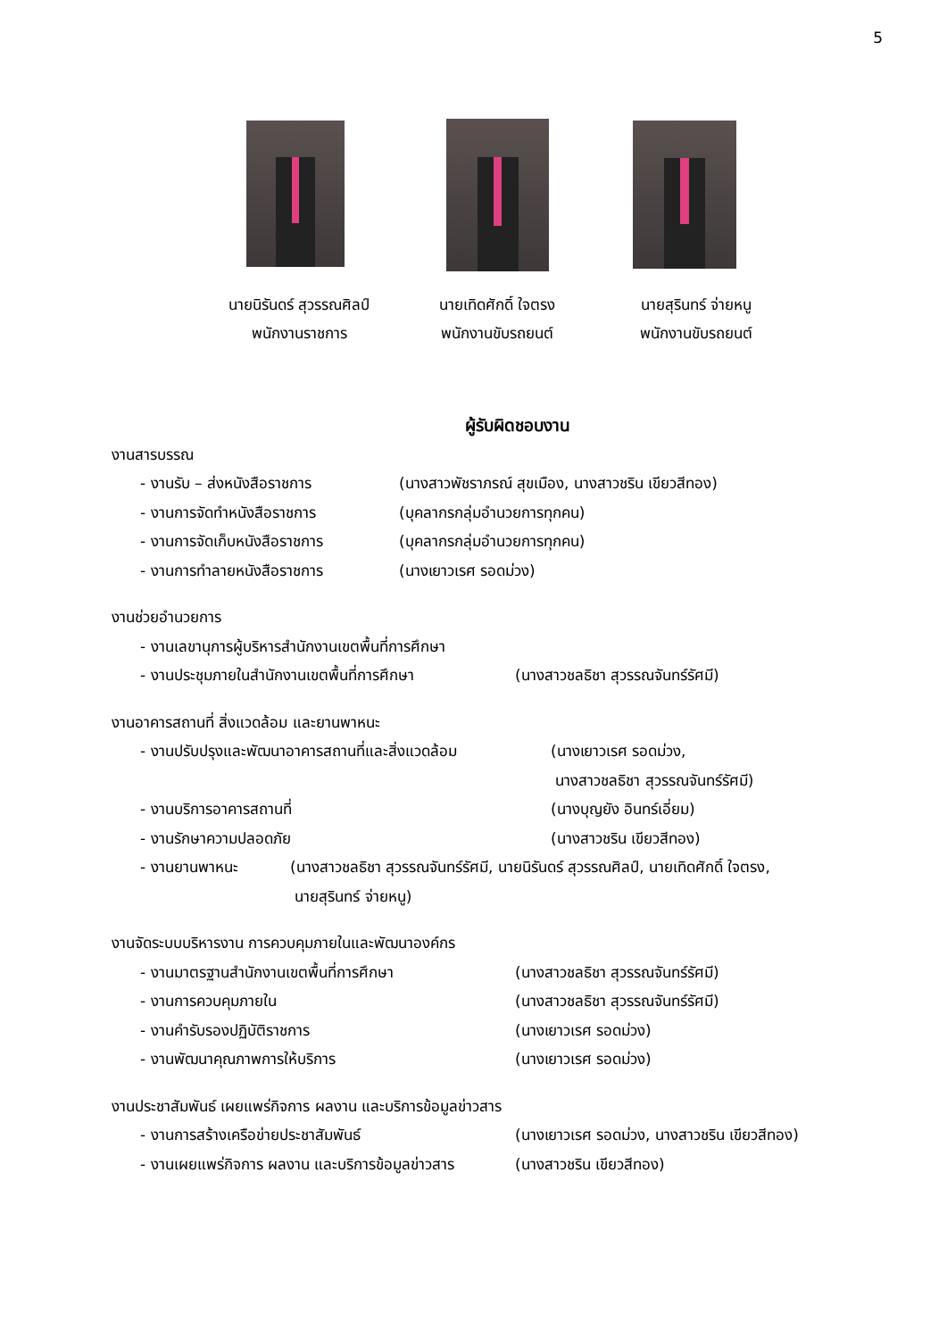5
นายนิรันดร์ สุวรรณศิลป์
พนักงานราชการ
นายเทิดศักดิ์ ใจตรง
พนักงานขับรถยนต์
นายสุรินทร์ จ่ายหนู
พนักงานขับรถยนต์
ผู้รับผิดชอบงาน
งานสารบรรณ
- งานรับ – ส่งหนังสือราชการ (นางสาวพัชราภรณ์ สุขเมือง, นางสาวชริน เขียวสีทอง)
- งานการจัดทำหนังสือราชการ (บุคลากรกลุ่มอำนวยการทุกคน)
- งานการจัดเก็บหนังสือราชการ (บุคลากรกลุ่มอำนวยการทุกคน)
- งานการทำลายหนังสือราชการ (นางเยาวเรศ รอดม่วง)
งานช่วยอำนวยการ
- งานเลขานุการผู้บริหารสำนักงานเขตพื้นที่การศึกษา
- งานประชุมภายในสำนักงานเขตพื้นที่การศึกษา (นางสาวชลธิชา สุวรรณจันทร์รัศมี)
งานอาคารสถานที่ สิ่งแวดล้อม และยานพาหนะ
- งานปรับปรุงและพัฒนาอาคารสถานที่และสิ่งแวดล้อม (นางเยาวเรศ รอดม่วง,
นางสาวชลธิชา สุวรรณจันทร์รัศมี)
- งานบริการอาคารสถานที่ (นางบุญยัง อินทร์เอี่ยม)
- งานรักษาความปลอดภัย (นางสาวชริน เขียวสีทอง)
- งานยานพาหนะ (นางสาวชลธิชา สุวรรณจันทร์รัศมี, นายนิรันดร์ สุวรรณศิลป์, นายเทิดศักดิ์ ใจตรง,
นายสุรินทร์ จ่ายหนู)
งานจัดระบบบริหารงาน การควบคุมภายในและพัฒนาองค์กร
- งานมาตรฐานสำนักงานเขตพื้นที่การศึกษา (นางสาวชลธิชา สุวรรณจันทร์รัศมี)
- งานการควบคุมภายใน (นางสาวชลธิชา สุวรรณจันทร์รัศมี)
- งานคำรับรองปฏิบัติราชการ (นางเยาวเรศ รอดม่วง)
- งานพัฒนาคุณภาพการให้บริการ (นางเยาวเรศ รอดม่วง)
งานประชาสัมพันธ์ เผยแพร่กิจการ ผลงาน และบริการข้อมูลข่าวสาร
- งานการสร้างเครือข่ายประชาสัมพันธ์ (นางเยาวเรศ รอดม่วง, นางสาวชริน เขียวสีทอง)
- งานเผยแพร่กิจการ ผลงาน และบริการข้อมูลข่าวสาร (นางสาวชริน เขียวสีทอง)